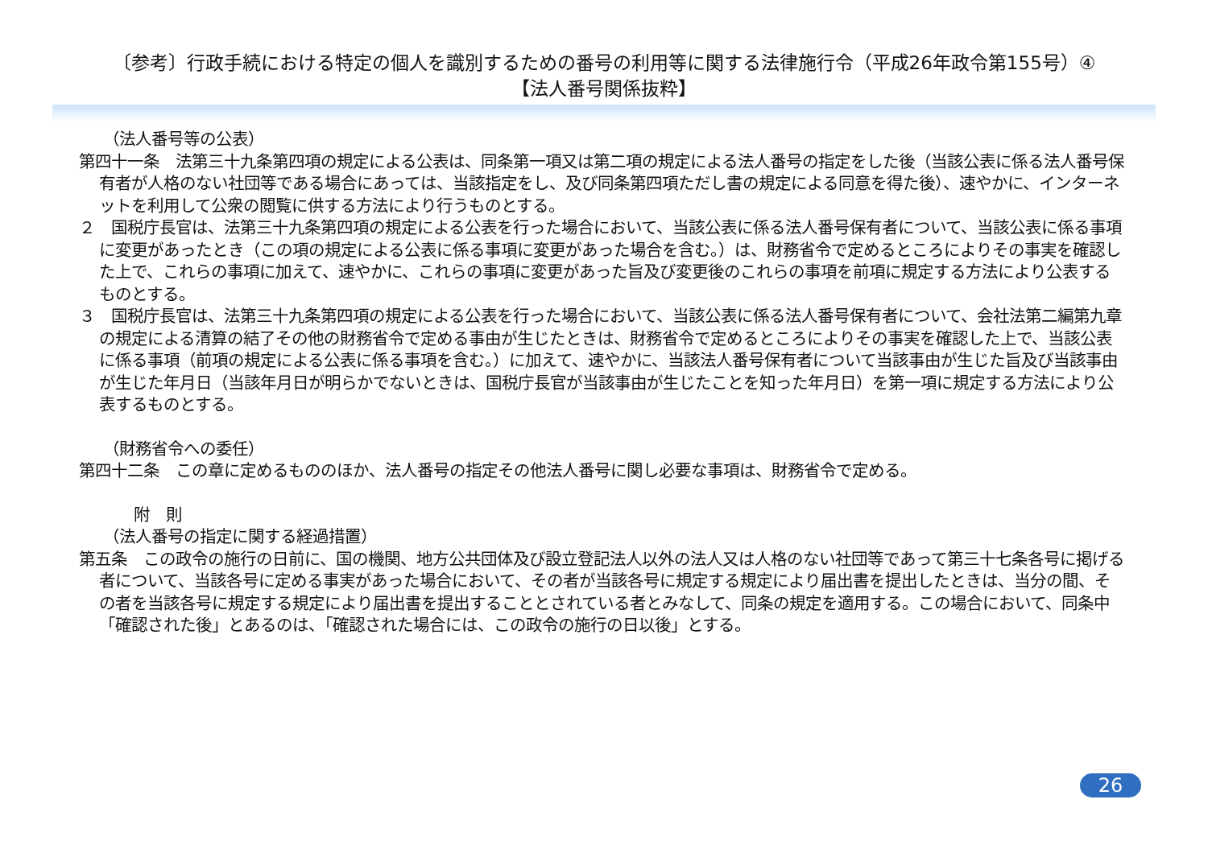〔参考〕行政手続における特定の個人を識別するための番号の利用等に関する法律施行令（平成26年政令第155号）④
【法人番号関係抜粋】
（法人番号等の公表）
第四十一条　法第三十九条第四項の規定による公表は、同条第一項又は第二項の規定による法人番号の指定をした後（当該公表に係る法人番号保有者が人格のない社団等である場合にあっては、当該指定をし、及び同条第四項ただし書の規定による同意を得た後）、速やかに、インターネットを利用して公衆の閲覧に供する方法により行うものとする。
２　国税庁長官は、法第三十九条第四項の規定による公表を行った場合において、当該公表に係る法人番号保有者について、当該公表に係る事項に変更があったとき（この項の規定による公表に係る事項に変更があった場合を含む。）は、財務省令で定めるところによりその事実を確認した上で、これらの事項に加えて、速やかに、これらの事項に変更があった旨及び変更後のこれらの事項を前項に規定する方法により公表するものとする。
３　国税庁長官は、法第三十九条第四項の規定による公表を行った場合において、当該公表に係る法人番号保有者について、会社法第二編第九章の規定による清算の結了その他の財務省令で定める事由が生じたときは、財務省令で定めるところによりその事実を確認した上で、当該公表に係る事項（前項の規定による公表に係る事項を含む。）に加えて、速やかに、当該法人番号保有者について当該事由が生じた旨及び当該事由が生じた年月日（当該年月日が明らかでないときは、国税庁長官が当該事由が生じたことを知った年月日）を第一項に規定する方法により公表するものとする。
（財務省令への委任）
第四十二条　この章に定めるもののほか、法人番号の指定その他法人番号に関し必要な事項は、財務省令で定める。
附　則
（法人番号の指定に関する経過措置）
第五条　この政令の施行の日前に、国の機関、地方公共団体及び設立登記法人以外の法人又は人格のない社団等であって第三十七条各号に掲げる者について、当該各号に定める事実があった場合において、その者が当該各号に規定する規定により届出書を提出したときは、当分の間、その者を当該各号に規定する規定により届出書を提出することとされている者とみなして、同条の規定を適用する。この場合において、同条中「確認された後」とあるのは、「確認された場合には、この政令の施行の日以後」とする。
26